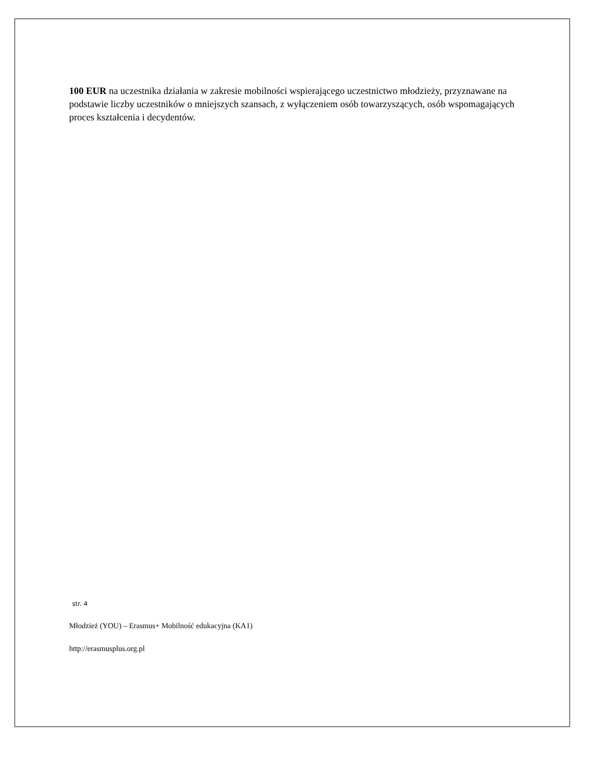100 EUR na uczestnika działania w zakresie mobilności wspierającego uczestnictwo młodzieży, przyznawane na podstawie liczby uczestników o mniejszych szansach, z wyłączeniem osób towarzyszących, osób wspomagających proces kształcenia i decydentów.
str. 4
Młodzież (YOU) – Erasmus+ Mobilność edukacyjna (KA1)
http://erasmusplus.org.pl